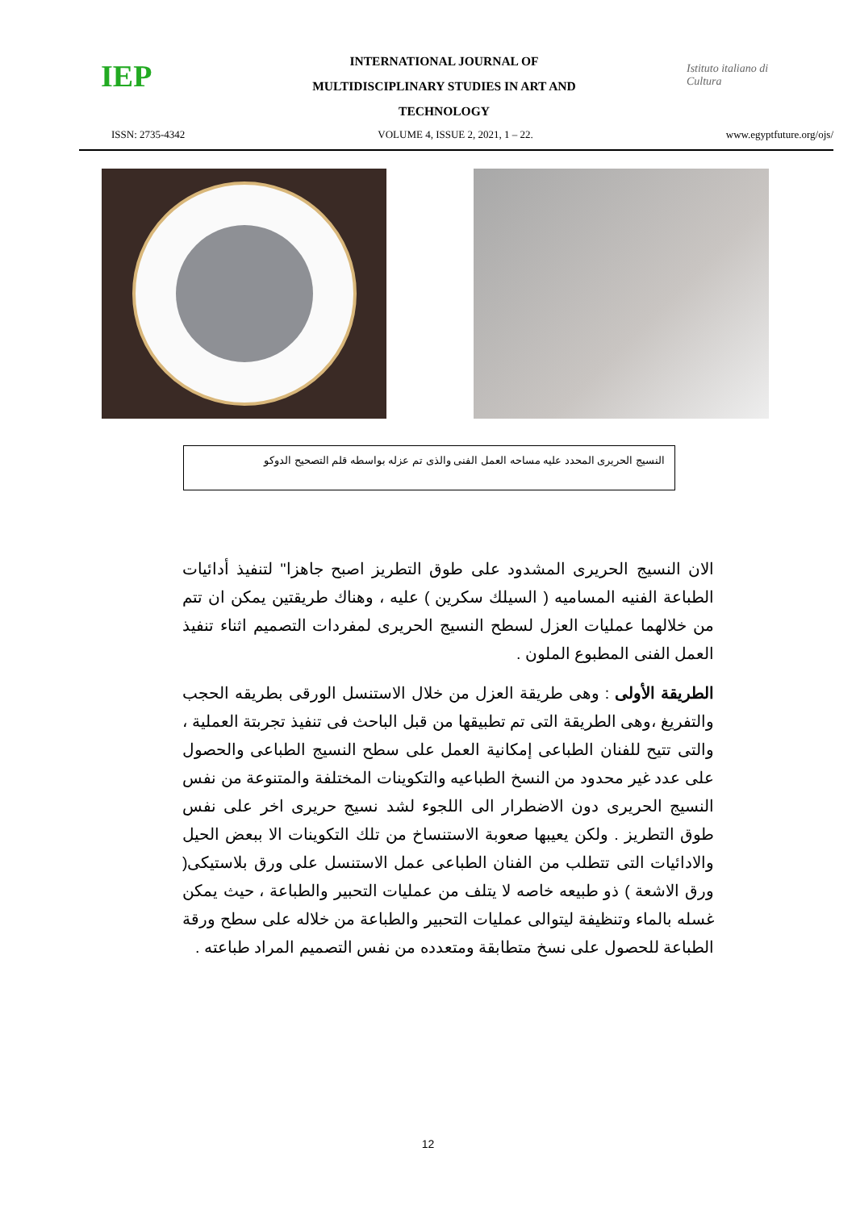IEP
INTERNATIONAL JOURNAL OF
MULTIDISCIPLINARY STUDIES IN ART AND
TECHNOLOGY
Istituto italiano di Cultura
ISSN: 2735-4342 VOLUME 4, ISSUE 2, 2021, 1 – 22. www.egyptfuture.org/ojs/
النسيج الحريرى المحدد عليه مساحه العمل الفنى والذى تم عزله بواسطه قلم التصحيح الدوكو
الان النسيج الحريرى المشدود على طوق التطريز اصبح جاهزا" لتنفيذ أدائيات الطباعة الفنيه المساميه ( السيلك سكرين ) عليه ، وهناك طريقتين يمكن ان تتم من خلالهما عمليات العزل لسطح النسيج الحريرى لمفردات التصميم اثناء تنفيذ العمل الفنى المطبوع الملون .
الطريقة الأولى : وهى طريقة العزل من خلال الاستنسل الورقى بطريقه الحجب والتفريغ ،وهى الطريقة التى تم تطبيقها من قبل الباحث فى تنفيذ تجربتة العملية ، والتى تتيح للفنان الطباعى إمكانية العمل على سطح النسيج الطباعى والحصول على عدد غير محدود من النسخ الطباعيه والتكوينات المختلفة والمتنوعة من نفس النسيج الحريرى دون الاضطرار الى اللجوء لشد نسيج حريرى اخر على نفس طوق التطريز . ولكن يعيبها صعوبة الاستنساخ من تلك التكوينات الا ببعض الحيل والادائيات التى تتطلب من الفنان الطباعى عمل الاستنسل على ورق بلاستيكى( ورق الاشعة ) ذو طبيعه خاصه لا يتلف من عمليات التحبير والطباعة ، حيث يمكن غسله بالماء وتنظيفة ليتوالى عمليات التحبير والطباعة من خلاله على سطح ورقة الطباعة للحصول على نسخ متطابقة ومتعدده من نفس التصميم المراد طباعته .
12